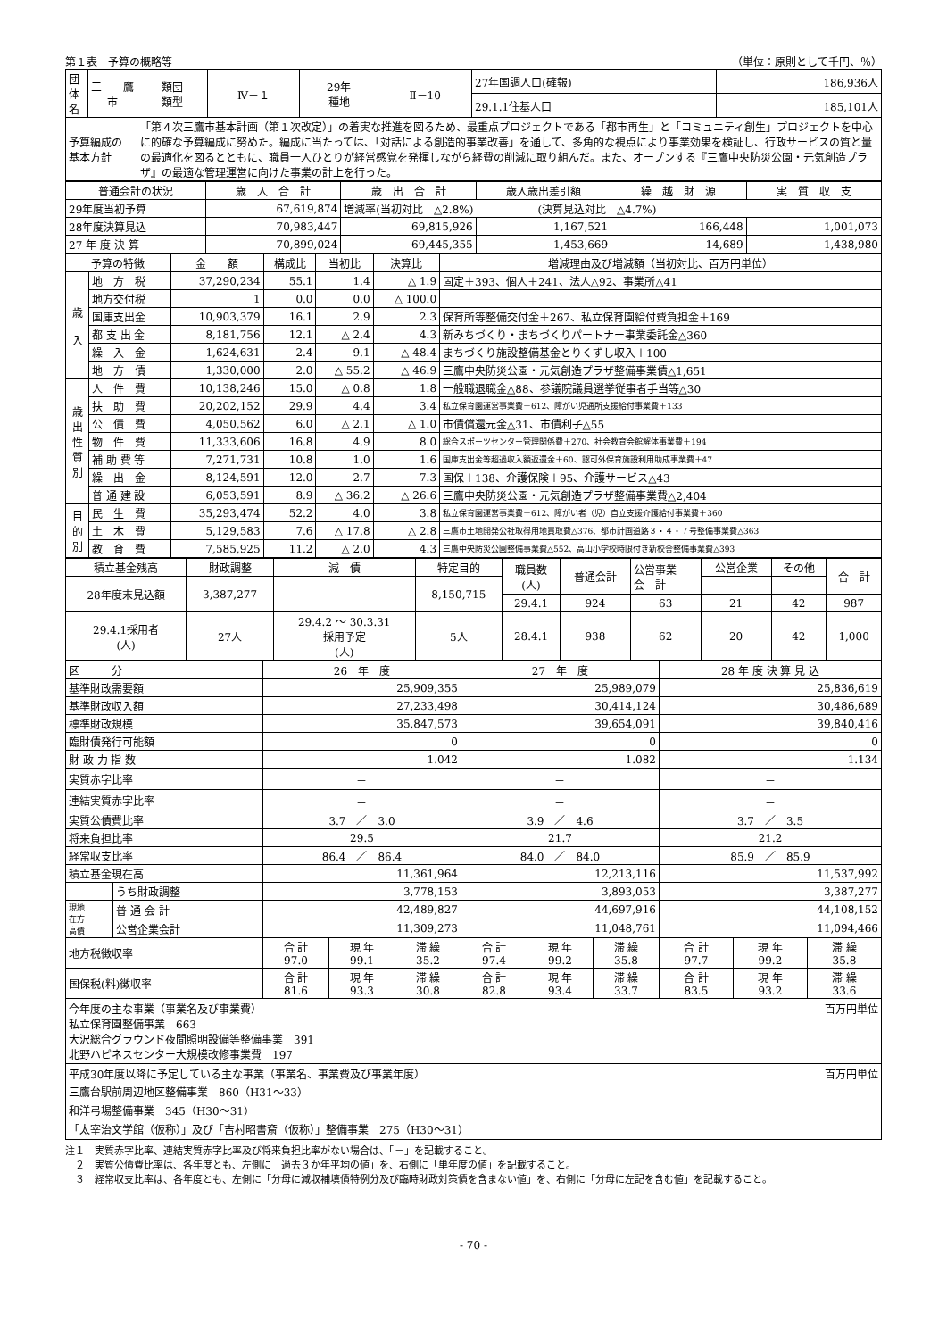第１表　予算の概略等 （単位：原則として千円、％）
| 団体名 | 三 鷹 市 | 類団 類型 | Ⅳ－１ | 29年 種地 | Ⅱ－10 | 27年国調人口(確報) | 186,936人 |
| | | | | | | 29.1.1住基人口 | 185,101人 |
| 予算編成の 基本方針 | | 「第４次三鷹市基本計画（第１次改定）」の着実な推進を図るため、最重点プロジェクトである「都市再生」と「コミュニティ創生」プロジェクトを中心に的確な予算編成に努めた。編成に当たっては、「対話による創造的事業改善」を通して、多角的な視点により事業効果を検証し、行政サービスの質と量の最適化を図るとともに、職員一人ひとりが経営感覚を発揮しながら経費の削減に取り組んだ。また、オープンする『三鷹中央防災公園・元気創造プラザ』の最適な管理運営に向けた事業の計上を行った。 | | | | | |
| 普通会計の状況 | 歳 入 合 計 | 歳 出 合 計 | 歳入歳出差引額 | 繰 越 財 源 | 実 質 収 支 |
| 29年度当初予算 | 67,619,874 | 増減率(当初対比 △2.8%) (決算見込対比 △4.7%) | | | |
| 28年度決算見込 | 70,983,447 | 69,815,926 | 1,167,521 | 166,448 | 1,001,073 |
| 27 年 度 決 算 | 70,899,024 | 69,445,355 | 1,453,669 | 14,689 | 1,438,980 |
| 予算の特徴 | | 金 額 | 構成比 | 当初比 | 決算比 | 増減理由及び増減額（当初対比、百万円単位） |
| 歳 入 | 地 方 税 | 37,290,234 | 55.1 | 1.4 | △ 1.9 | 固定＋393、個人＋241、法人△92、事業所△41 |
| | 地方交付税 | 1 | 0.0 | 0.0 | △ 100.0 | |
| | 国庫支出金 | 10,903,379 | 16.1 | 2.9 | 2.3 | 保育所等整備交付金＋267、私立保育園給付費負担金＋169 |
| | 都 支 出 金 | 8,181,756 | 12.1 | △ 2.4 | 4.3 | 新みちづくり・まちづくりパートナー事業委託金△360 |
| | 繰 入 金 | 1,624,631 | 2.4 | 9.1 | △ 48.4 | まちづくり施設整備基金とりくずし収入＋100 |
| | 地 方 債 | 1,330,000 | 2.0 | △ 55.2 | △ 46.9 | 三鷹中央防災公園・元気創造プラザ整備事業債△1,651 |
| 歳 出 性 質 別 | 人 件 費 | 10,138,246 | 15.0 | △ 0.8 | 1.8 | 一般職退職金△88、参議院議員選挙従事者手当等△30 |
| | 扶 助 費 | 20,202,152 | 29.9 | 4.4 | 3.4 | 私立保育園運営事業費＋612、障がい児通所支援給付事業費＋133 |
| | 公 債 費 | 4,050,562 | 6.0 | △ 2.1 | △ 1.0 | 市債償還元金△31、市債利子△55 |
| | 物 件 費 | 11,333,606 | 16.8 | 4.9 | 8.0 | 総合スポーツセンター管理関係費＋270、社会教育会館解体事業費＋194 |
| | 補 助 費 等 | 7,271,731 | 10.8 | 1.0 | 1.6 | 国庫支出金等超過収入額返還金＋60、認可外保育施設利用助成事業費＋47 |
| | 繰 出 金 | 8,124,591 | 12.0 | 2.7 | 7.3 | 国保＋138、介護保険＋95、介護サービス△43 |
| | 普 通 建 設 | 6,053,591 | 8.9 | △ 36.2 | △ 26.6 | 三鷹中央防災公園・元気創造プラザ整備事業費△2,404 |
| 目 的 別 | 民 生 費 | 35,293,474 | 52.2 | 4.0 | 3.8 | 私立保育園運営事業費＋612、障がい者（児）自立支援介護給付事業費＋360 |
| | 土 木 費 | 5,129,583 | 7.6 | △ 17.8 | △ 2.8 | 三鷹市土地開発公社取得用地買取費△376、都市計画道路３・４・７号整備事業費△363 |
| | 教 育 費 | 7,585,925 | 11.2 | △ 2.0 | 4.3 | 三鷹中央防災公園整備事業費△552、高山小学校時限付き新校舎整備事業費△393 |
| 積立基金残高 | 財政調整 | 減 債 | 特定目的 | | 職員数 (人) | 普通会計 | 公営事業 会 計 | 公営企業 | その他 | 合 計 |
| 28年度末見込額 | 3,387,277 | | 8,150,715 | | | | | | | |
| | | | | | 29.4.1 | 924 | 63 | 21 | 42 | 987 |
| 29.4.1採用者 (人) | 27人 | 29.4.2 ～ 30.3.31 採用予定 (人) | | 5人 | 28.4.1 | 938 | 62 | 20 | 42 | 1,000 |
| 区 分 | | 26 年 度 | | | 27 年 度 | | | 28 年 度 決 算 見 込 | | |
| 基準財政需要額 | | 25,909,355 | | | 25,989,079 | | | 25,836,619 | | |
| 基準財政収入額 | | 27,233,498 | | | 30,414,124 | | | 30,486,689 | | |
| 標準財政規模 | | 35,847,573 | | | 39,654,091 | | | 39,840,416 | | |
| 臨財債発行可能額 | | 0 | | | 0 | | | 0 | | |
| 財 政 力 指 数 | | 1.042 | | | 1.082 | | | 1.134 | | |
| 実質赤字比率 | | － | | | － | | | － | | |
| 連結実質赤字比率 | | － | | | － | | | － | | |
| 実質公債費比率 | | 3.7 ／ 3.0 | | | 3.9 ／ 4.6 | | | 3.7 ／ 3.5 | | |
| 将来負担比率 | | 29.5 | | | 21.7 | | | 21.2 | | |
| 経常収支比率 | | 86.4 ／ 86.4 | | | 84.0 ／ 84.0 | | | 85.9 ／ 85.9 | | |
| 積立基金現在高 | | 11,361,964 | | | 12,213,116 | | | 11,537,992 | | |
| | うち財政調整 | 3,778,153 | | | 3,893,053 | | | 3,387,277 | | |
| 現地 在方 高債 | 普 通 会 計 | 42,489,827 | | | 44,697,916 | | | 44,108,152 | | |
| | 公営企業会計 | 11,309,273 | | | 11,048,761 | | | 11,094,466 | | |
| 地方税徴収率 | | 合 計 97.0 | 現 年 99.1 | 滞 繰 35.2 | 合 計 97.4 | 現 年 99.2 | 滞 繰 35.8 | 合 計 97.7 | 現 年 99.2 | 滞 繰 35.8 |
| 国保税(料)徴収率 | | 合 計 81.6 | 現 年 93.3 | 滞 繰 30.8 | 合 計 82.8 | 現 年 93.4 | 滞 繰 33.7 | 合 計 83.5 | 現 年 93.2 | 滞 繰 33.6 |
今年度の主な事業（事業名及び事業費） 百万円単位
私立保育園整備事業　663
大沢総合グラウンド夜間照明設備等整備事業　391
北野ハピネスセンター大規模改修事業費　197
平成30年度以降に予定している主な事業（事業名、事業費及び事業年度） 百万円単位
三鷹台駅前周辺地区整備事業　860（H31～33）
和洋弓場整備事業　345（H30～31）
「太宰治文学館（仮称）」及び「吉村昭書斎（仮称）」整備事業　275（H30～31）
注１　実質赤字比率、連結実質赤字比率及び将来負担比率がない場合は、「－」を記載すること。
　２　実質公債費比率は、各年度とも、左側に「過去３か年平均の値」を、右側に「単年度の値」を記載すること。
　３　経常収支比率は、各年度とも、左側に「分母に減収補填債特例分及び臨時財政対策債を含まない値」を、右側に「分母に左記を含む値」を記載すること。
- 70 -